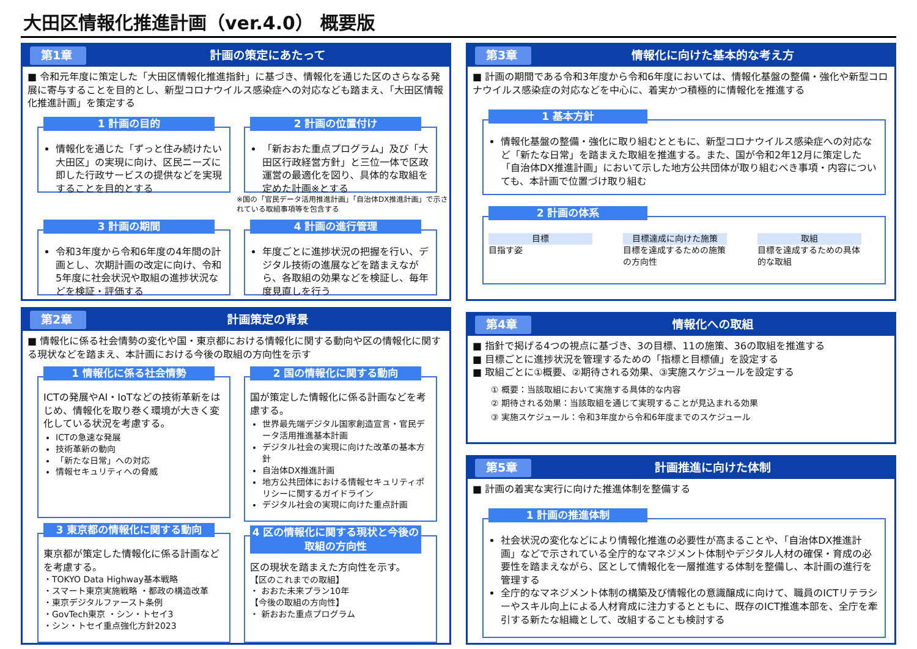大田区情報化推進計画（ver.4.0） 概要版
第1章 計画の策定にあたって
■ 令和元年度に策定した「大田区情報化推進指針」に基づき、情報化を通じた区のさらなる発展に寄与することを目的とし、新型コロナウイルス感染症への対応なども踏まえ、「大田区情報化推進計画」を策定する
1 計画の目的
情報化を通じた「ずっと住み続けたい大田区」の実現に向け、区民ニーズに即した行政サービスの提供などを実現することを目的とする
2 計画の位置付け
「新おおた重点プログラム」及び「大田区行政経営方針」と三位一体で区政運営の最適化を図り、具体的な取組を定めた計画※とする
※国の「官民データ活用推進計画」「自治体DX推進計画」で示されている取組事項等を包含する
3 計画の期間
令和3年度から令和6年度の4年間の計画とし、次期計画の改定に向け、令和5年度に社会状況や取組の進捗状況などを検証・評価する
4 計画の進行管理
年度ごとに進捗状況の把握を行い、デジタル技術の進展などを踏まえながら、各取組の効果などを検証し、毎年度見直しを行う
第3章 情報化に向けた基本的な考え方
■ 計画の期間である令和3年度から令和6年度においては、情報化基盤の整備・強化や新型コロナウイルス感染症の対応などを中心に、着実かつ積極的に情報化を推進する
1 基本方針
情報化基盤の整備・強化に取り組むとともに、新型コロナウイルス感染症への対応など「新たな日常」を踏まえた取組を推進する。また、国が令和2年12月に策定した「自治体DX推進計画」において示した地方公共団体が取り組むべき事項・内容についても、本計画で位置づけ取り組む
2 計画の体系
目標
目指す姿
目標達成に向けた施策
目標を達成するための施策の方向性
取組
目標を達成するための具体的な取組
第2章 計画策定の背景
■ 情報化に係る社会情勢の変化や国・東京都における情報化に関する動向や区の情報化に関する現状などを踏まえ、本計画における今後の取組の方向性を示す
1 情報化に係る社会情勢
ICTの発展やAI・IoTなどの技術革新をはじめ、情報化を取り巻く環境が大きく変化している状況を考慮する。
ICTの急速な発展
技術革新の動向
「新たな日常」への対応
情報セキュリティへの脅威
2 国の情報化に関する動向
国が策定した情報化に係る計画などを考慮する。
世界最先端デジタル国家創造宣言・官民データ活用推進基本計画
デジタル社会の実現に向けた改革の基本方針
自治体DX推進計画
地方公共団体における情報セキュリティポリシーに関するガイドライン
デジタル社会の実現に向けた重点計画
3 東京都の情報化に関する動向
東京都が策定した情報化に係る計画などを考慮する。
・TOKYO Data Highway基本戦略
・スマート東京実施戦略 ・都政の構造改革
・東京デジタルファースト条例
・GovTech東京 ・シン・トセイ3
・シン・トセイ重点強化方針2023
4 区の情報化に関する現状と今後の取組の方向性
区の現状を踏まえた方向性を示す。
【区のこれまでの取組】
・ おおた未来プラン10年
【今後の取組の方向性】
・ 新おおた重点プログラム
第4章 情報化への取組
■ 指針で掲げる4つの視点に基づき、3の目標、11の施策、36の取組を推進する
■ 目標ごとに進捗状況を管理するための「指標と目標値」を設定する
■ 取組ごとに①概要、②期待される効果、③実施スケジュールを設定する
① 概要：当該取組において実施する具体的な内容
② 期待される効果：当該取組を通じて実現することが見込まれる効果
③ 実施スケジュール：令和3年度から令和6年度までのスケジュール
第5章 計画推進に向けた体制
■ 計画の着実な実行に向けた推進体制を整備する
1 計画の推進体制
社会状況の変化などにより情報化推進の必要性が高まることや、「自治体DX推進計画」などで示されている全庁的なマネジメント体制やデジタル人材の確保・育成の必要性を踏まえながら、区として情報化を一層推進する体制を整備し、本計画の進行を管理する
全庁的なマネジメント体制の構築及び情報化の意識醸成に向けて、職員のICTリテラシーやスキル向上による人材育成に注力するとともに、既存のICT推進本部を、全庁を牽引する新たな組織として、改組することも検討する